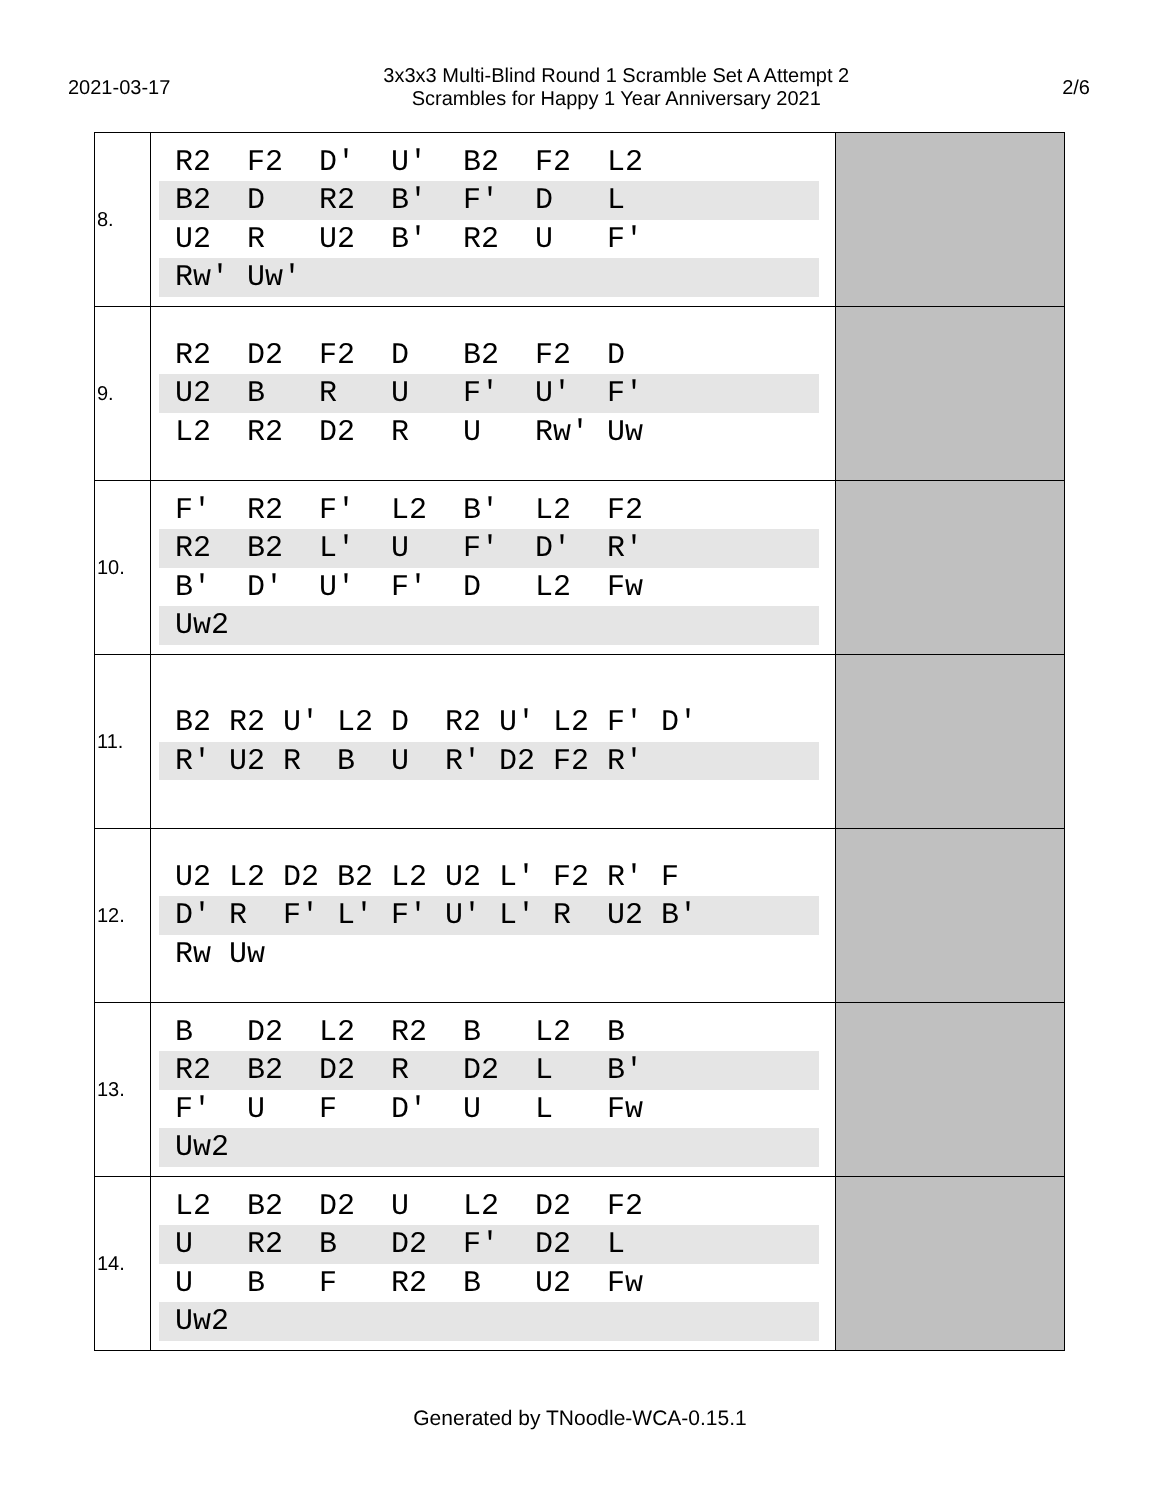2021-03-17 3x3x3 Multi-Blind Round 1 Scramble Set A Attempt 2
Scrambles for Happy 1 Year Anniversary 2021 2/6
| 8. | R2 F2 D' U' B2 F2 L2 B2 D R2 B' F' D L U2 R U2 B' R2 U F' Rw' Uw' | |
| 9. | R2 D2 F2 D B2 F2 D U2 B R U F' U' F' L2 R2 D2 R U Rw' Uw | |
| 10. | F' R2 F' L2 B' L2 F2 R2 B2 L' U F' D' R' B' D' U' F' D L2 Fw Uw2 | |
| 11. | B2 R2 U' L2 D R2 U' L2 F' D' R' U2 R B U R' D2 F2 R' | |
| 12. | U2 L2 D2 B2 L2 U2 L' F2 R' F D' R F' L' F' U' L' R U2 B' Rw Uw | |
| 13. | B D2 L2 R2 B L2 B R2 B2 D2 R D2 L B' F' U F D' U L Fw Uw2 | |
| 14. | L2 B2 D2 U L2 D2 F2 U R2 B D2 F' D2 L U B F R2 B U2 Fw Uw2 | |
Generated by TNoodle-WCA-0.15.1